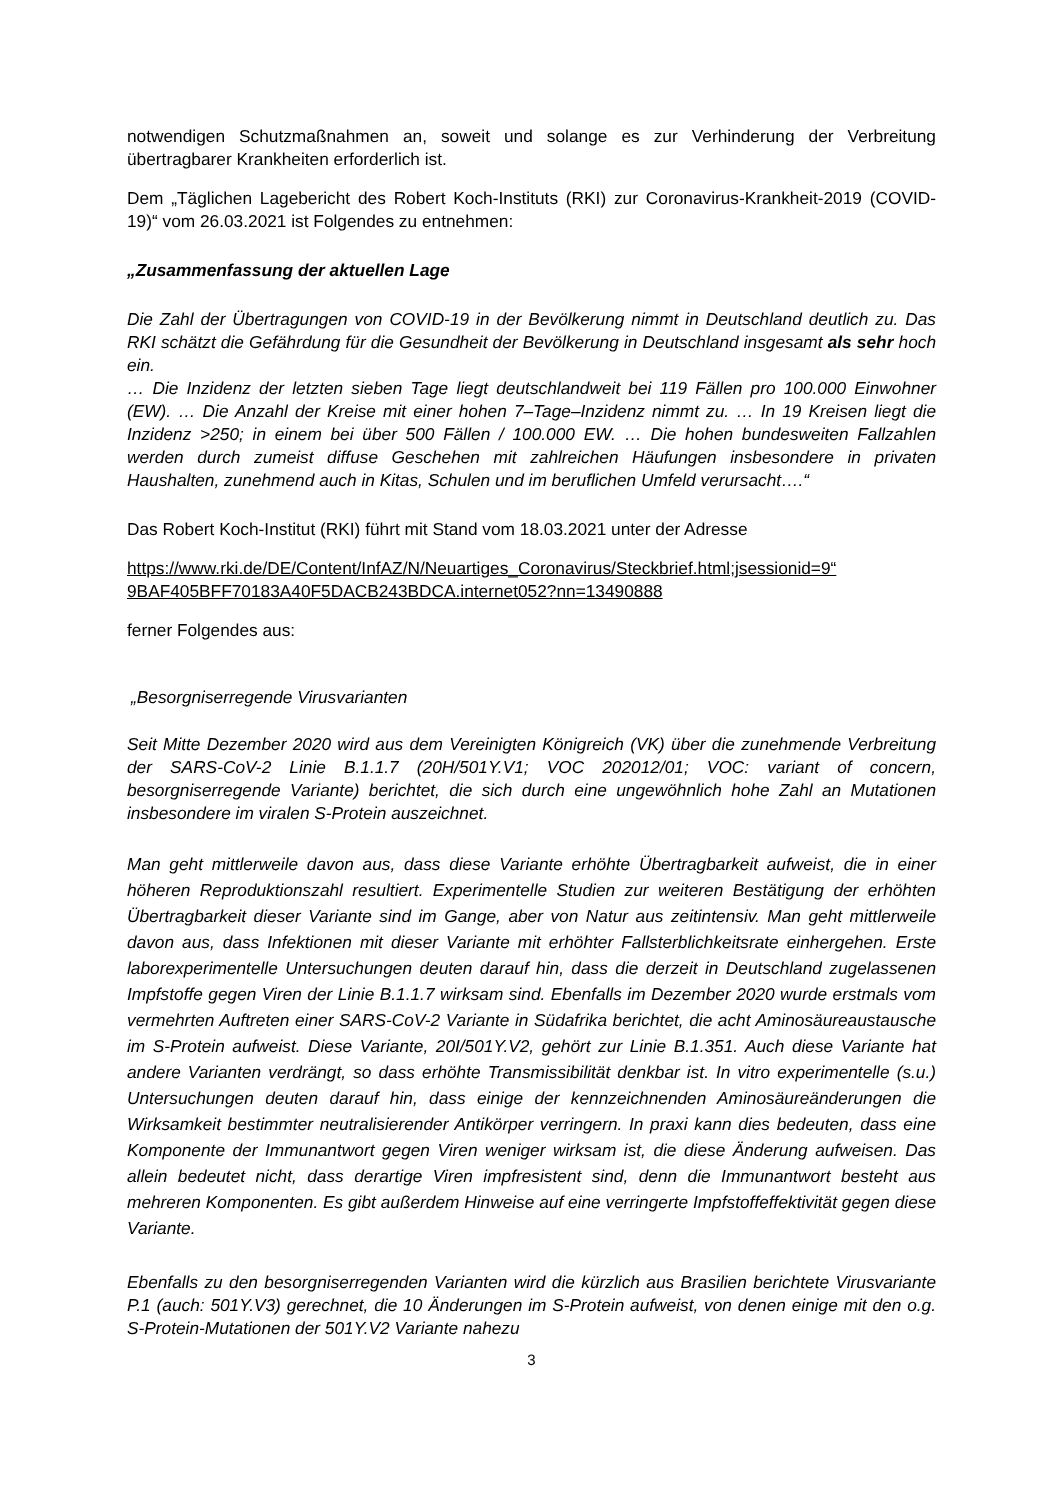notwendigen Schutzmaßnahmen an, soweit und solange es zur Verhinderung der Verbreitung übertragbarer Krankheiten erforderlich ist.
Dem „Täglichen Lagebericht des Robert Koch-Instituts (RKI) zur Coronavirus-Krankheit-2019 (COVID-19)“ vom 26.03.2021 ist Folgendes zu entnehmen:
„Zusammenfassung der aktuellen Lage
Die Zahl der Übertragungen von COVID-19 in der Bevölkerung nimmt in Deutschland deutlich zu. Das RKI schätzt die Gefährdung für die Gesundheit der Bevölkerung in Deutschland insgesamt als sehr hoch ein.
… Die Inzidenz der letzten sieben Tage liegt deutschlandweit bei 119 Fällen pro 100.000 Einwohner (EW). … Die Anzahl der Kreise mit einer hohen 7–Tage–Inzidenz nimmt zu. … In 19 Kreisen liegt die Inzidenz >250; in einem bei über 500 Fällen / 100.000 EW. … Die hohen bundesweiten Fallzahlen werden durch zumeist diffuse Geschehen mit zahlreichen Häufungen insbesondere in privaten Haushalten, zunehmend auch in Kitas, Schulen und im beruflichen Umfeld verursacht….“
Das Robert Koch-Institut (RKI) führt mit Stand vom 18.03.2021 unter der Adresse
https://www.rki.de/DE/Content/InfAZ/N/Neuartiges_Coronavirus/Steckbrief.html;jsessionid=9“ 9BAF405BFF70183A40F5DACB243BDCA.internet052?nn=13490888
ferner Folgendes aus:
„Besorgniserregende Virusvarianten
Seit Mitte Dezember 2020 wird aus dem Vereinigten Königreich (VK) über die zunehmende Verbreitung der SARS-CoV-2 Linie B.1.1.7 (20H/501Y.V1; VOC 202012/01; VOC: variant of concern, besorgniserregende Variante) berichtet, die sich durch eine ungewöhnlich hohe Zahl an Mutationen insbesondere im viralen S-Protein auszeichnet.
Man geht mittlerweile davon aus, dass diese Variante erhöhte Übertragbarkeit aufweist, die in einer höheren Reproduktionszahl resultiert. Experimentelle Studien zur weiteren Bestätigung der erhöhten Übertragbarkeit dieser Variante sind im Gange, aber von Natur aus zeitintensiv. Man geht mittlerweile davon aus, dass Infektionen mit dieser Variante mit erhöhter Fallsterblichkeitsrate einhergehen. Erste laborexperimentelle Untersuchungen deuten darauf hin, dass die derzeit in Deutschland zugelassenen Impfstoffe gegen Viren der Linie B.1.1.7 wirksam sind. Ebenfalls im Dezember 2020 wurde erstmals vom vermehrten Auftreten einer SARS-CoV-2 Variante in Südafrika berichtet, die acht Aminosäureaustausche im S-Protein aufweist. Diese Variante, 20I/501Y.V2, gehört zur Linie B.1.351. Auch diese Variante hat andere Varianten verdrängt, so dass erhöhte Transmissibilität denkbar ist. In vitro experimentelle (s.u.) Untersuchungen deuten darauf hin, dass einige der kennzeichnenden Aminosäureänderungen die Wirksamkeit bestimmter neutralisierender Antikörper verringern. In praxi kann dies bedeuten, dass eine Komponente der Immunantwort gegen Viren weniger wirksam ist, die diese Änderung aufweisen. Das allein bedeutet nicht, dass derartige Viren impfresistent sind, denn die Immunantwort besteht aus mehreren Komponenten. Es gibt außerdem Hinweise auf eine verringerte Impfstoffeffektivität gegen diese Variante.
Ebenfalls zu den besorgniserregenden Varianten wird die kürzlich aus Brasilien berichtete Virusvariante P.1 (auch: 501Y.V3) gerechnet, die 10 Änderungen im S-Protein aufweist, von denen einige mit den o.g. S-Protein-Mutationen der 501Y.V2 Variante nahezu
3